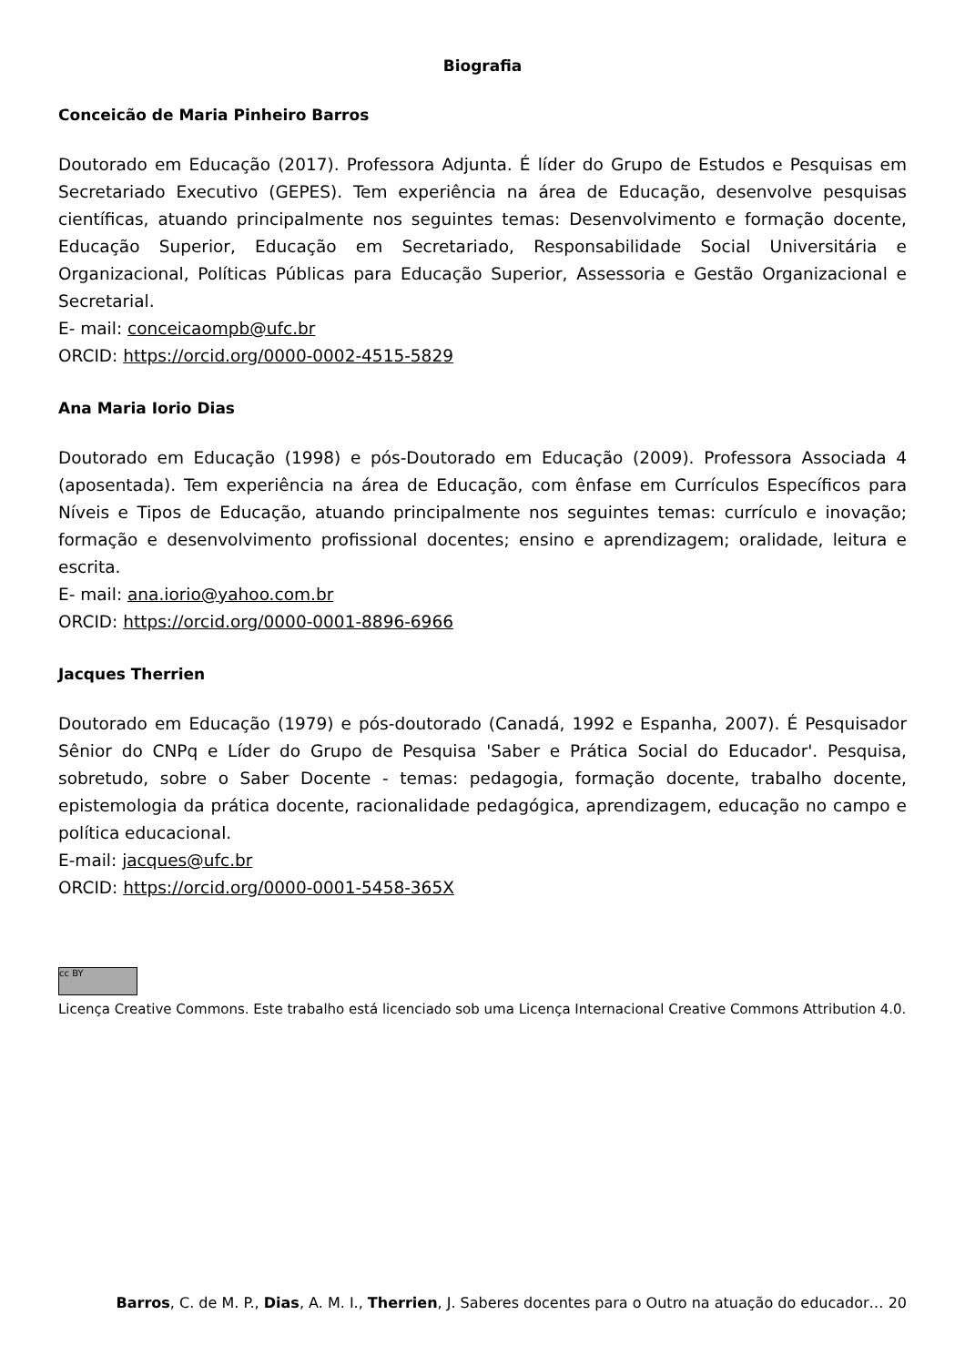Biografia
Conceicão de Maria Pinheiro Barros
Doutorado em Educação (2017). Professora Adjunta. É líder do Grupo de Estudos e Pesquisas em Secretariado Executivo (GEPES). Tem experiência na área de Educação, desenvolve pesquisas científicas, atuando principalmente nos seguintes temas: Desenvolvimento e formação docente, Educação Superior, Educação em Secretariado, Responsabilidade Social Universitária e Organizacional, Políticas Públicas para Educação Superior, Assessoria e Gestão Organizacional e Secretarial.
E- mail: conceicaompb@ufc.br
ORCID: https://orcid.org/0000-0002-4515-5829
Ana Maria Iorio Dias
Doutorado em Educação (1998) e pós-Doutorado em Educação (2009). Professora Associada 4 (aposentada). Tem experiência na área de Educação, com ênfase em Currículos Específicos para Níveis e Tipos de Educação, atuando principalmente nos seguintes temas: currículo e inovação; formação e desenvolvimento profissional docentes; ensino e aprendizagem; oralidade, leitura e escrita.
E- mail: ana.iorio@yahoo.com.br
ORCID: https://orcid.org/0000-0001-8896-6966
Jacques Therrien
Doutorado em Educação (1979) e pós-doutorado (Canadá, 1992 e Espanha, 2007). É Pesquisador Sênior do CNPq e Líder do Grupo de Pesquisa 'Saber e Prática Social do Educador'. Pesquisa, sobretudo, sobre o Saber Docente - temas: pedagogia, formação docente, trabalho docente, epistemologia da prática docente, racionalidade pedagógica, aprendizagem, educação no campo e política educacional.
E-mail: jacques@ufc.br
ORCID: https://orcid.org/0000-0001-5458-365X
cc BY
Licença Creative Commons. Este trabalho está licenciado sob uma Licença Internacional Creative Commons Attribution 4.0.
Barros, C. de M. P., Dias, A. M. I., Therrien, J. Saberes docentes para o Outro na atuação do educador… 20